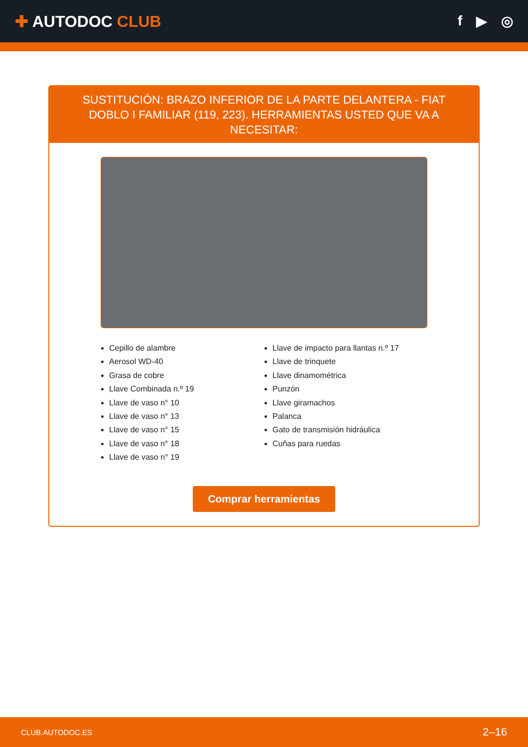✚ AUTODOC CLUB f ▶ ◎
SUSTITUCIÓN: BRAZO INFERIOR DE LA PARTE DELANTERA - FIAT DOBLO I FAMILIAR (119, 223). HERRAMIENTAS USTED QUE VA A NECESITAR:
Cepillo de alambre
Aerosol WD-40
Grasa de cobre
Llave Combinada n.º 19
Llave de vaso n° 10
Llave de vaso n° 13
Llave de vaso n° 15
Llave de vaso n° 18
Llave de vaso n° 19
Llave de impacto para llantas n.º 17
Llave de trinquete
Llave dinamométrica
Punzón
Llave giramachos
Palanca
Gato de transmisión hidráulica
Cuñas para ruedas
Comprar herramientas
CLUB.AUTODOC.ES 2–16